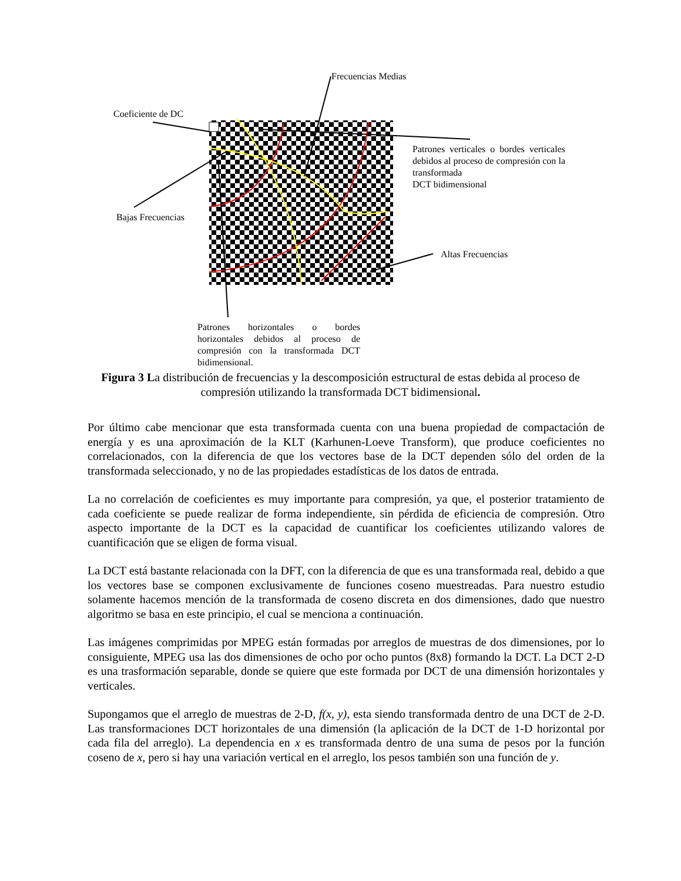Frecuencias Medias
Coeficiente de DC
Patrones verticales o bordes verticales debidos al proceso de compresión con la transformada
DCT bidimensional
Bajas Frecuencias
Altas Frecuencias
Patrones horizontales o bordes horizontales debidos al proceso de compresión con la transformada DCT
bidimensional.
Figura 3 La distribución de frecuencias y la descomposición estructural de estas debida al proceso de compresión utilizando la transformada DCT bidimensional.
Por último cabe mencionar que esta transformada cuenta con una buena propiedad de compactación de energía y es una aproximación de la KLT (Karhunen-Loeve Transform), que produce coeficientes no correlacionados, con la diferencia de que los vectores base de la DCT dependen sólo del orden de la transformada seleccionado, y no de las propiedades estadísticas de los datos de entrada.
La no correlación de coeficientes es muy importante para compresión, ya que, el posterior tratamiento de cada coeficiente se puede realizar de forma independiente, sin pérdida de eficiencia de compresión. Otro aspecto importante de la DCT es la capacidad de cuantificar los coeficientes utilizando valores de cuantificación que se eligen de forma visual.
La DCT está bastante relacionada con la DFT, con la diferencia de que es una transformada real, debido a que los vectores base se componen exclusivamente de funciones coseno muestreadas. Para nuestro estudio solamente hacemos mención de la transformada de coseno discreta en dos dimensiones, dado que nuestro algoritmo se basa en este principio, el cual se menciona a continuación.
Las imágenes comprimidas por MPEG están formadas por arreglos de muestras de dos dimensiones, por lo consiguiente, MPEG usa las dos dimensiones de ocho por ocho puntos (8x8) formando la DCT. La DCT 2-D es una trasformación separable, donde se quiere que este formada por DCT de una dimensión horizontales y verticales.
Supongamos que el arreglo de muestras de 2-D, f(x, y), esta siendo transformada dentro de una DCT de 2-D. Las transformaciones DCT horizontales de una dimensión (la aplicación de la DCT de 1-D horizontal por cada fila del arreglo). La dependencia en x es transformada dentro de una suma de pesos por la función coseno de x, pero si hay una variación vertical en el arreglo, los pesos también son una función de y.